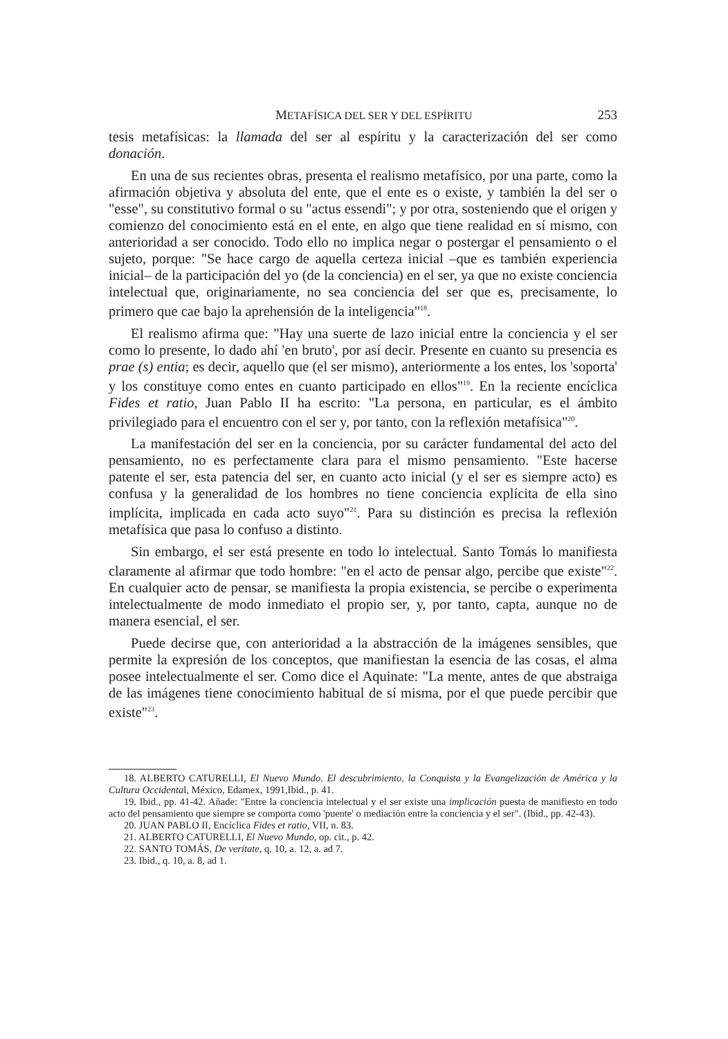METAFÍSICA DEL SER Y DEL ESPÍRITU 253
tesis metafísicas: la llamada del ser al espíritu y la caracterización del ser como donación.
En una de sus recientes obras, presenta el realismo metafísico, por una parte, como la afirmación objetiva y absoluta del ente, que el ente es o existe, y también la del ser o "esse", su constitutivo formal o su "actus essendi"; y por otra, sosteniendo que el origen y comienzo del conocimiento está en el ente, en algo que tiene realidad en sí mismo, con anterioridad a ser conocido. Todo ello no implica negar o postergar el pensamiento o el sujeto, porque: "Se hace cargo de aquella certeza inicial –que es también experiencia inicial– de la participación del yo (de la conciencia) en el ser, ya que no existe conciencia intelectual que, originariamente, no sea conciencia del ser que es, precisamente, lo primero que cae bajo la aprehensión de la inteligencia"<sup>18</sup>.
El realismo afirma que: "Hay una suerte de lazo inicial entre la conciencia y el ser como lo presente, lo dado ahí 'en bruto', por así decir. Presente en cuanto su presencia es prae (s) entia; es decir, aquello que (el ser mismo), anteriormente a los entes, los 'soporta' y los constituye como entes en cuanto participado en ellos"<sup>19</sup>. En la reciente encíclica Fides et ratio, Juan Pablo II ha escrito: "La persona, en particular, es el ámbito privilegiado para el encuentro con el ser y, por tanto, con la reflexión metafísica"<sup>20</sup>.
La manifestación del ser en la conciencia, por su carácter fundamental del acto del pensamiento, no es perfectamente clara para el mismo pensamiento. "Este hacerse patente el ser, esta patencia del ser, en cuanto acto inicial (y el ser es siempre acto) es confusa y la generalidad de los hombres no tiene conciencia explícita de ella sino implícita, implicada en cada acto suyo"<sup>21</sup>. Para su distinción es precisa la reflexión metafísica que pasa lo confuso a distinto.
Sin embargo, el ser está presente en todo lo intelectual. Santo Tomás lo manifiesta claramente al afirmar que todo hombre: "en el acto de pensar algo, percibe que existe"<sup>22</sup>. En cualquier acto de pensar, se manifiesta la propia existencia, se percibe o experimenta intelectualmente de modo inmediato el propio ser, y, por tanto, capta, aunque no de manera esencial, el ser.
Puede decirse que, con anterioridad a la abstracción de la imágenes sensibles, que permite la expresión de los conceptos, que manifiestan la esencia de las cosas, el alma posee intelectualmente el ser. Como dice el Aquinate: "La mente, antes de que abstraiga de las imágenes tiene conocimiento habitual de sí misma, por el que puede percibir que existe"<sup>23</sup>.
18. ALBERTO CATURELLI, El Nuevo Mundo. El descubrimiento, la Conquista y la Evangelización de América y la Cultura Occidental, México, Edamex, 1991,Ibid., p. 41.
19. Ibid., pp. 41-42. Añade: "Entre la conciencia intelectual y el ser existe una implicación puesta de manifiesto en todo acto del pensamiento que siempre se comporta como 'puente' o mediación entre la conciencia y el ser". (Ibid., pp. 42-43).
20. JUAN PABLO II, Encíclica Fides et ratio, VII, n. 83.
21. ALBERTO CATURELLI, El Nuevo Mundo, op. cit., p. 42.
22. SANTO TOMÁS, De veritate, q. 10, a. 12, a. ad 7.
23. Ibid., q. 10, a. 8, ad 1.